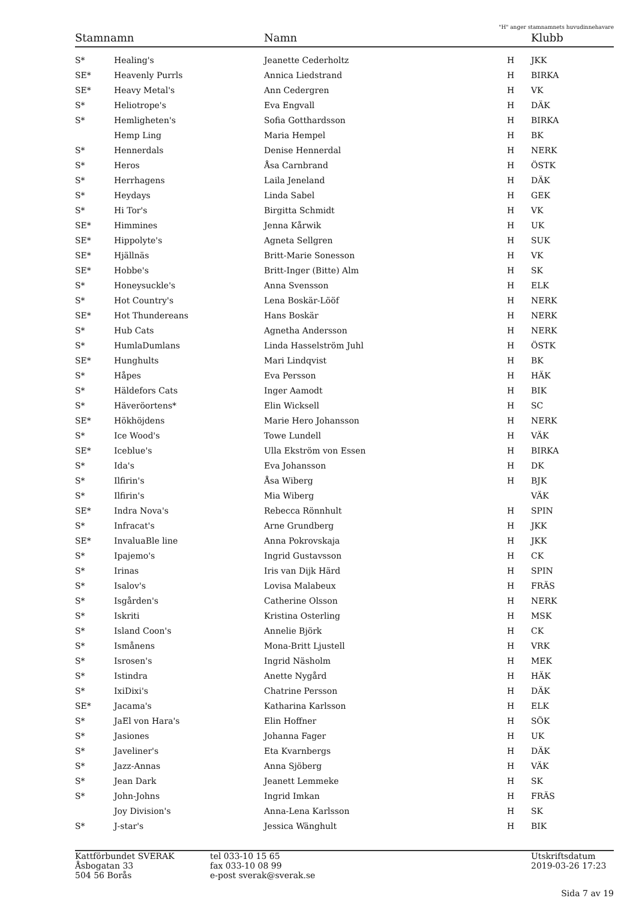"H" anger stamnamnets huvudinnehavare
| Stamnamn | | Namn | | Klubb |
| --- | --- | --- | --- | --- |
| S* | Healing's | Jeanette Cederholtz | H | JKK |
| SE* | Heavenly Purrls | Annica Liedstrand | H | BIRKA |
| SE* | Heavy Metal's | Ann Cedergren | H | VK |
| S* | Heliotrope's | Eva Engvall | H | DÄK |
| S* | Hemligheten's | Sofia Gotthardsson | H | BIRKA |
| | Hemp Ling | Maria Hempel | H | BK |
| S* | Hennerdals | Denise Hennerdal | H | NERK |
| S* | Heros | Åsa Carnbrand | H | ÖSTK |
| S* | Herrhagens | Laila Jeneland | H | DÄK |
| S* | Heydays | Linda Sabel | H | GEK |
| S* | Hi Tor's | Birgitta Schmidt | H | VK |
| SE* | Himmines | Jenna Kårwik | H | UK |
| SE* | Hippolyte's | Agneta Sellgren | H | SUK |
| SE* | Hjällnäs | Britt-Marie Sonesson | H | VK |
| SE* | Hobbe's | Britt-Inger (Bitte) Alm | H | SK |
| S* | Honeysuckle's | Anna Svensson | H | ELK |
| S* | Hot Country's | Lena Boskär-Lööf | H | NERK |
| SE* | Hot Thundereans | Hans Boskär | H | NERK |
| S* | Hub Cats | Agnetha Andersson | H | NERK |
| S* | HumlaDumlans | Linda Hasselström Juhl | H | ÖSTK |
| SE* | Hunghults | Mari Lindqvist | H | BK |
| S* | Håpes | Eva Persson | H | HÄK |
| S* | Häldefors Cats | Inger Aamodt | H | BIK |
| S* | Häveröortens* | Elin Wicksell | H | SC |
| SE* | Hökhöjdens | Marie Hero Johansson | H | NERK |
| S* | Ice Wood's | Towe Lundell | H | VÄK |
| SE* | Iceblue's | Ulla Ekström von Essen | H | BIRKA |
| S* | Ida's | Eva Johansson | H | DK |
| S* | Ilfirin's | Åsa Wiberg | H | BJK |
| S* | Ilfirin's | Mia Wiberg | | VÄK |
| SE* | Indra Nova's | Rebecca Rönnhult | H | SPIN |
| S* | Infracat's | Arne Grundberg | H | JKK |
| SE* | InvaluaBle line | Anna Pokrovskaja | H | JKK |
| S* | Ipajemo's | Ingrid Gustavsson | H | CK |
| S* | Irinas | Iris van Dijk Härd | H | SPIN |
| S* | Isalov's | Lovisa Malabeux | H | FRÄS |
| S* | Isgården's | Catherine Olsson | H | NERK |
| S* | Iskriti | Kristina Osterling | H | MSK |
| S* | Island Coon's | Annelie Björk | H | CK |
| S* | Ismånens | Mona-Britt Ljustell | H | VRK |
| S* | Isrosen's | Ingrid Näsholm | H | MEK |
| S* | Istindra | Anette Nygård | H | HÄK |
| S* | IxiDixi's | Chatrine Persson | H | DÄK |
| SE* | Jacama's | Katharina Karlsson | H | ELK |
| S* | JaEl von Hara's | Elin Hoffner | H | SÖK |
| S* | Jasiones | Johanna Fager | H | UK |
| S* | Javeliner's | Eta Kvarnbergs | H | DÄK |
| S* | Jazz-Annas | Anna Sjöberg | H | VÄK |
| S* | Jean Dark | Jeanett Lemmeke | H | SK |
| S* | John-Johns | Ingrid Imkan | H | FRÄS |
| | Joy Division's | Anna-Lena Karlsson | H | SK |
| S* | J-star's | Jessica Wänghult | H | BIK |
Kattförbundet SVERAK
Åsbogatan 33
504 56 Borås
tel 033-10 15 65
fax 033-10 08 99
e-post sverak@sverak.se
Utskriftsdatum
2019-03-26 17:23
Sida 7 av 19